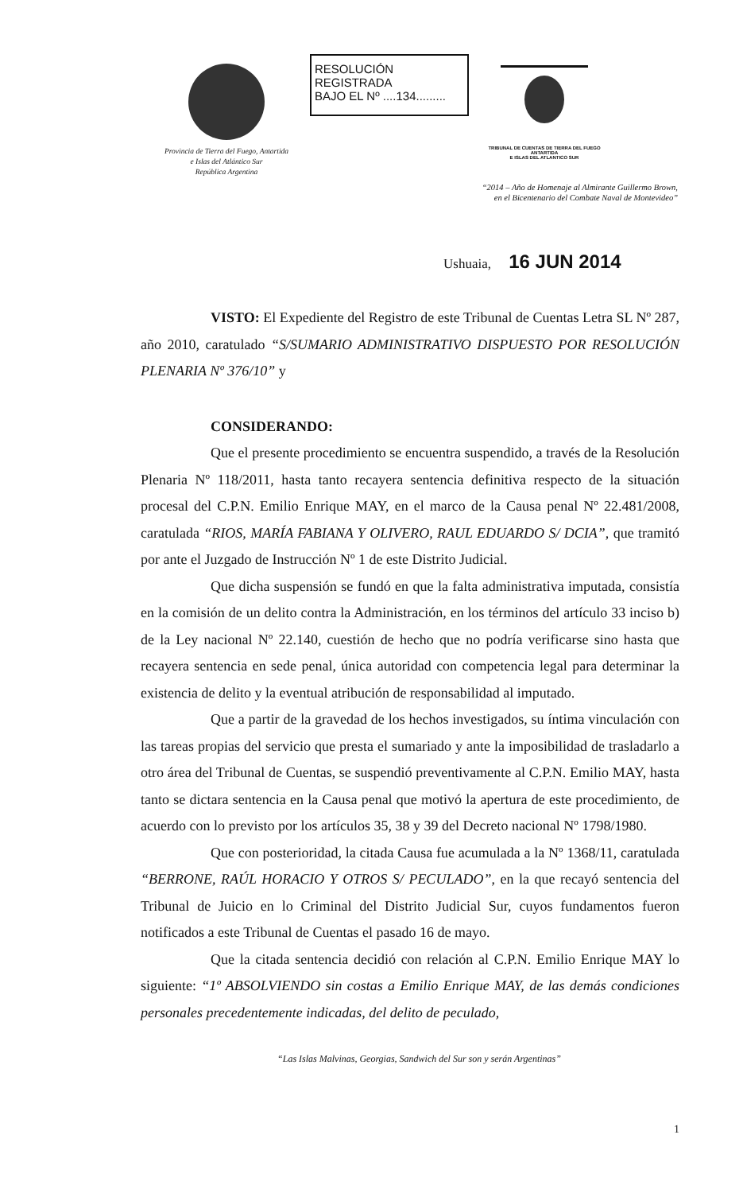Provincia de Tierra del Fuego, Antartida
e Islas del Atlántico Sur
República Argentina
RESOLUCIÓN REGISTRADA
BAJO EL Nº ....134.........
TRIBUNAL DE CUENTAS DE TIERRA DEL FUEGO
ANTARTIDA
E ISLAS DEL ATLANTICO SUR
“2014 – Año de Homenaje al Almirante Guillermo Brown,
en el Bicentenario del Combate Naval de Montevideo”
Ushuaia, 16 JUN 2014
VISTO: El Expediente del Registro de este Tribunal de Cuentas Letra SL Nº 287, año 2010, caratulado “S/SUMARIO ADMINISTRATIVO DISPUESTO POR RESOLUCIÓN PLENARIA Nº 376/10” y
CONSIDERANDO:
Que el presente procedimiento se encuentra suspendido, a través de la Resolución Plenaria Nº 118/2011, hasta tanto recayera sentencia definitiva respecto de la situación procesal del C.P.N. Emilio Enrique MAY, en el marco de la Causa penal Nº 22.481/2008, caratulada “RIOS, MARÍA FABIANA Y OLIVERO, RAUL EDUARDO S/ DCIA”, que tramitó por ante el Juzgado de Instrucción Nº 1 de este Distrito Judicial.
Que dicha suspensión se fundó en que la falta administrativa imputada, consistía en la comisión de un delito contra la Administración, en los términos del artículo 33 inciso b) de la Ley nacional Nº 22.140, cuestión de hecho que no podría verificarse sino hasta que recayera sentencia en sede penal, única autoridad con competencia legal para determinar la existencia de delito y la eventual atribución de responsabilidad al imputado.
Que a partir de la gravedad de los hechos investigados, su íntima vinculación con las tareas propias del servicio que presta el sumariado y ante la imposibilidad de trasladarlo a otro área del Tribunal de Cuentas, se suspendió preventivamente al C.P.N. Emilio MAY, hasta tanto se dictara sentencia en la Causa penal que motivó la apertura de este procedimiento, de acuerdo con lo previsto por los artículos 35, 38 y 39 del Decreto nacional Nº 1798/1980.
Que con posterioridad, la citada Causa fue acumulada a la Nº 1368/11, caratulada “BERRONE, RAÚL HORACIO Y OTROS S/ PECULADO”, en la que recayó sentencia del Tribunal de Juicio en lo Criminal del Distrito Judicial Sur, cuyos fundamentos fueron notificados a este Tribunal de Cuentas el pasado 16 de mayo.
Que la citada sentencia decidió con relación al C.P.N. Emilio Enrique MAY lo siguiente: “1º ABSOLVIENDO sin costas a Emilio Enrique MAY, de las demás condiciones personales precedentemente indicadas, del delito de peculado,
“Las Islas Malvinas, Georgias, Sandwich del Sur son y serán Argentinas”
1